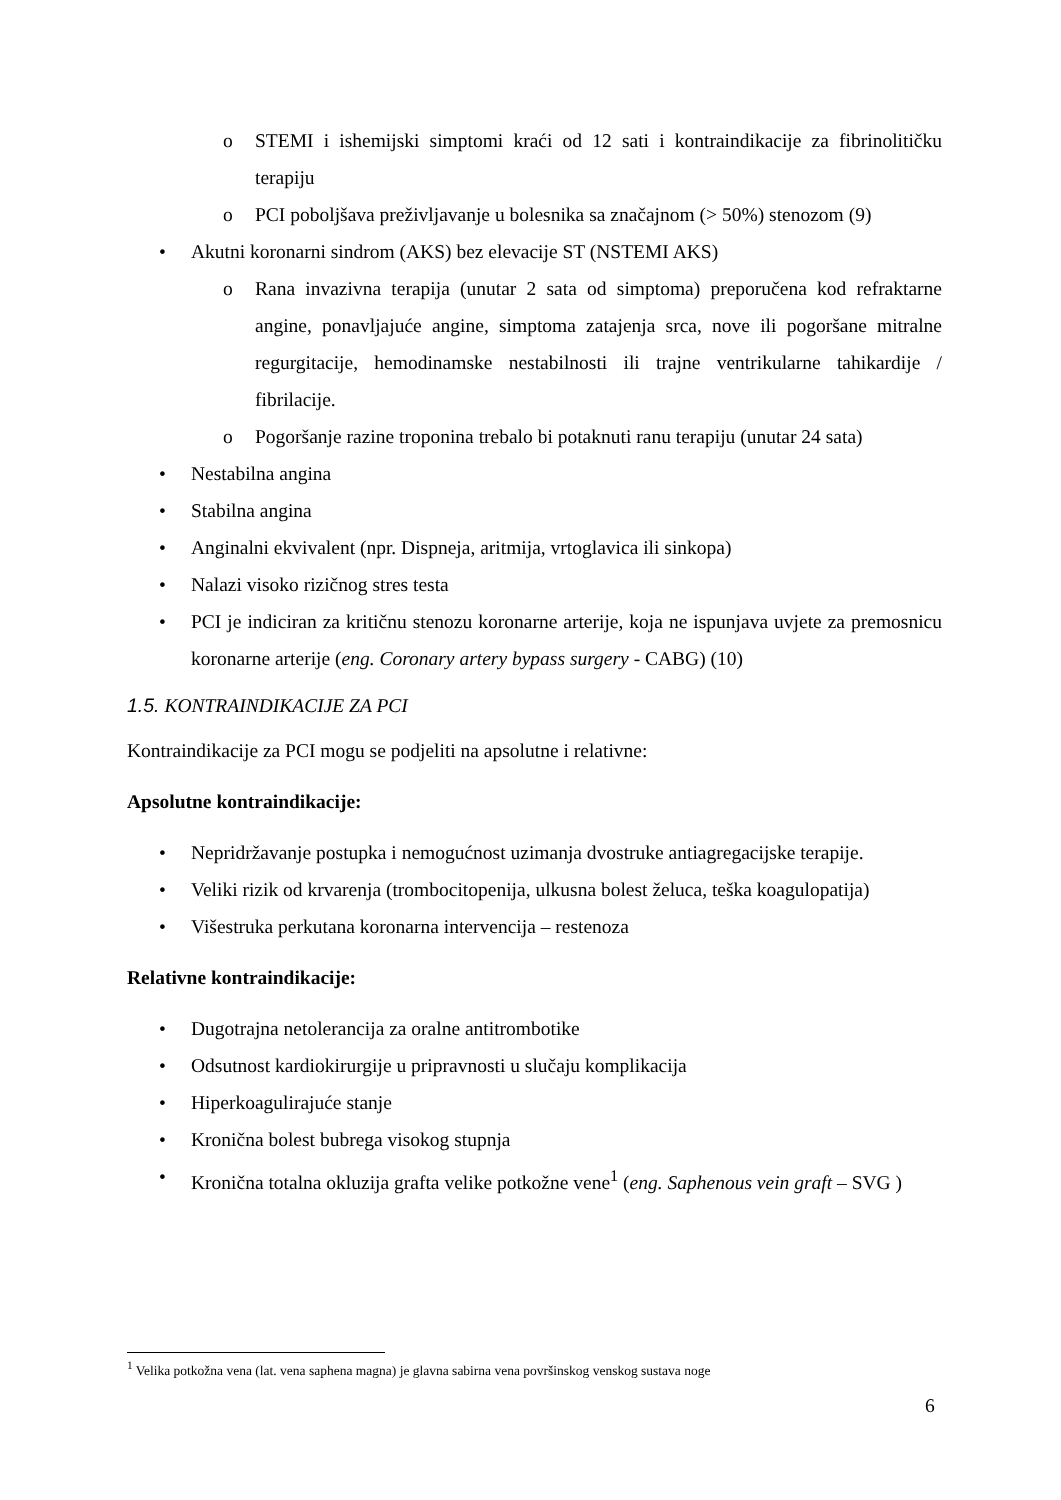o STEMI i ishemijski simptomi kraći od 12 sati i kontraindikacije za fibrinolitičku terapiju
o PCI poboljšava preživljavanje u bolesnika sa značajnom (> 50%) stenozom (9)
• Akutni koronarni sindrom (AKS) bez elevacije ST (NSTEMI AKS)
o Rana invazivna terapija (unutar 2 sata od simptoma) preporučena kod refraktarne angine, ponavljajuće angine, simptoma zatajenja srca, nove ili pogoršane mitralne regurgitacije, hemodinamske nestabilnosti ili trajne ventrikularne tahikardije / fibrilacije.
o Pogoršanje razine troponina trebalo bi potaknuti ranu terapiju (unutar 24 sata)
• Nestabilna angina
• Stabilna angina
• Anginalni ekvivalent (npr. Dispneja, aritmija, vrtoglavica ili sinkopa)
• Nalazi visoko rizičnog stres testa
• PCI je indiciran za kritičnu stenozu koronarne arterije, koja ne ispunjava uvjete za premosnicu koronarne arterije (eng. Coronary artery bypass surgery - CABG) (10)
1.5. KONTRAINDIKACIJE ZA PCI
Kontraindikacije za PCI mogu se podjeliti na apsolutne i relativne:
Apsolutne kontraindikacije:
• Nepridržavanje postupka i nemogućnost uzimanja dvostruke antiagregacijske terapije.
• Veliki rizik od krvarenja (trombocitopenija, ulkusna bolest želuca, teška koagulopatija)
• Višestruka perkutana koronarna intervencija – restenoza
Relativne kontraindikacije:
• Dugotrajna netolerancija za oralne antitrombotike
• Odsutnost kardiokirurgije u pripravnosti u slučaju komplikacija
• Hiperkoagulirajuće stanje
• Kronična bolest bubrega visokog stupnja
• Kronična totalna okluzija grafta velike potkožne vene<sup>1</sup> (eng. Saphenous vein graft – SVG )
<sup>1</sup> Velika potkožna vena (lat. vena saphena magna) je glavna sabirna vena površinskog venskog sustava noge
6